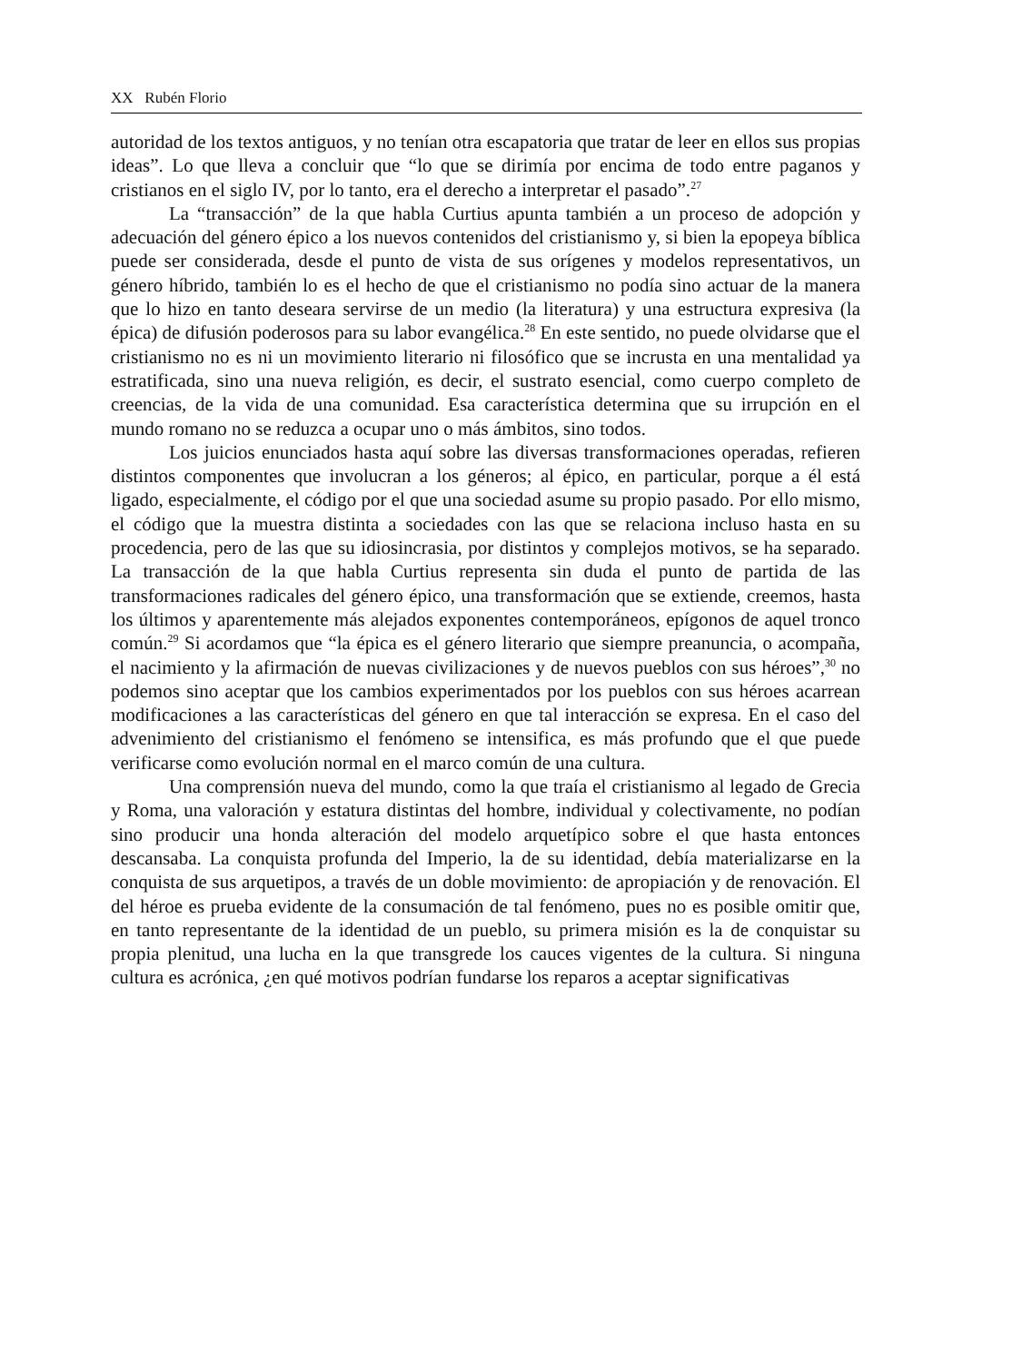XX Rubén Florio
autoridad de los textos antiguos, y no tenían otra escapatoria que tratar de leer en ellos sus propias ideas”. Lo que lleva a concluir que “lo que se dirimía por encima de todo entre paganos y cristianos en el siglo IV, por lo tanto, era el derecho a interpretar el pasado”.<sup>27</sup>
La “transacción” de la que habla Curtius apunta también a un proceso de adopción y adecuación del género épico a los nuevos contenidos del cristianismo y, si bien la epopeya bíblica puede ser considerada, desde el punto de vista de sus orígenes y modelos representativos, un género híbrido, también lo es el hecho de que el cristianismo no podía sino actuar de la manera que lo hizo en tanto deseara servirse de un medio (la literatura) y una estructura expresiva (la épica) de difusión poderosos para su labor evangélica.<sup>28</sup> En este sentido, no puede olvidarse que el cristianismo no es ni un movimiento literario ni filosófico que se incrusta en una mentalidad ya estratificada, sino una nueva religión, es decir, el sustrato esencial, como cuerpo completo de creencias, de la vida de una comunidad. Esa característica determina que su irrupción en el mundo romano no se reduzca a ocupar uno o más ámbitos, sino todos.
Los juicios enunciados hasta aquí sobre las diversas transformaciones operadas, refieren distintos componentes que involucran a los géneros; al épico, en particular, porque a él está ligado, especialmente, el código por el que una sociedad asume su propio pasado. Por ello mismo, el código que la muestra distinta a sociedades con las que se relaciona incluso hasta en su procedencia, pero de las que su idiosincrasia, por distintos y complejos motivos, se ha separado. La transacción de la que habla Curtius representa sin duda el punto de partida de las transformaciones radicales del género épico, una transformación que se extiende, creemos, hasta los últimos y aparentemente más alejados exponentes contemporáneos, epígonos de aquel tronco común.<sup>29</sup> Si acordamos que “la épica es el género literario que siempre preanuncia, o acompaña, el nacimiento y la afirmación de nuevas civilizaciones y de nuevos pueblos con sus héroes”,<sup>30</sup> no podemos sino aceptar que los cambios experimentados por los pueblos con sus héroes acarrean modificaciones a las características del género en que tal interacción se expresa. En el caso del advenimiento del cristianismo el fenómeno se intensifica, es más profundo que el que puede verificarse como evolución normal en el marco común de una cultura.
Una comprensión nueva del mundo, como la que traía el cristianismo al legado de Grecia y Roma, una valoración y estatura distintas del hombre, individual y colectivamente, no podían sino producir una honda alteración del modelo arquetípico sobre el que hasta entonces descansaba. La conquista profunda del Imperio, la de su identidad, debía materializarse en la conquista de sus arquetipos, a través de un doble movimiento: de apropiación y de renovación. El del héroe es prueba evidente de la consumación de tal fenómeno, pues no es posible omitir que, en tanto representante de la identidad de un pueblo, su primera misión es la de conquistar su propia plenitud, una lucha en la que transgrede los cauces vigentes de la cultura. Si ninguna cultura es acrónica, ¿en qué motivos podrían fundarse los reparos a aceptar significativas